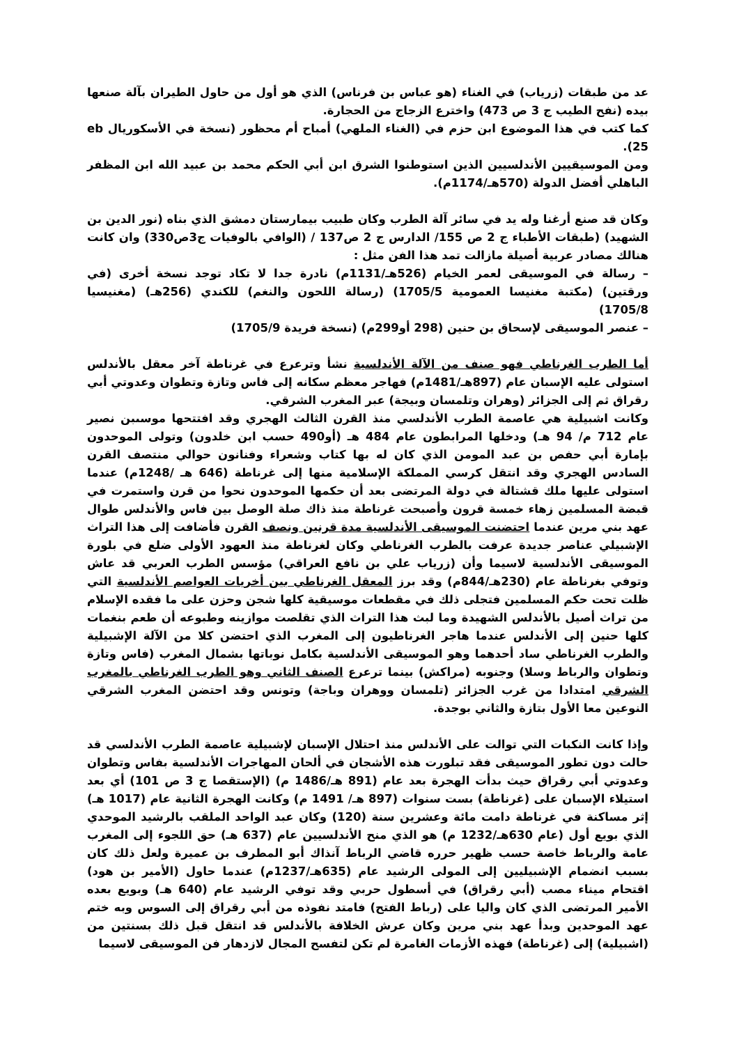عد من طبقات (زرياب) في الغناء (هو عباس بن فرناس) الذي هو أول من حاول الطيران بآلة صنعها بيده (نفح الطيب ج 3 ص 473) واخترع الزجاج من الحجارة.
كما كتب في هذا الموضوع ابن حزم في (الغناء الملهي) أمباح أم محظور (نسخة في الأسكوريال eb 25).
ومن الموسيقيين الأندلسيين الذين استوطنوا الشرق ابن أبي الحكم محمد بن عبيد الله ابن المظفر الباهلي أفضل الدولة (570هـ/1174م).
وكان قد صنع أرغنا وله يد في سائر آلة الطرب وكان طبيب بيمارستان دمشق الذي بناه (نور الدين بن الشهيد) (طبقات الأطباء ج 2 ص 155/ الدارس ج 2 ص137 / (الوافي بالوفيات ج3ص330) وان كانت هنالك مصادر عربية أصيلة مازالت تمد هذا الفن مثل :
– رسالة في الموسيقى لعمر الخيام (526هـ/1131م) نادرة جدا لا تكاد توجد نسخة أخرى (في ورقتين) (مكتبة مغنيسا العمومية 1705/5) (رسالة اللحون والنغم) للكندي (256هـ) (مغنيسيا 1705/8)
– عنصر الموسيقى لإسحاق بن حنين (298 أو299م) (نسخة فريدة 1705/9)
أما الطرب الغرناطي فهو صنف من الآلة الأندلسية نشأ وترعرع في غرناطة آخر معقل بالأندلس استولى عليه الإسبان عام (897هـ/1481م) فهاجر معظم سكانه إلى فاس وتازة وتطوان وعدوتي أبي رقراق ثم إلى الجزائر (وهران وتلمسان وبيجة) عبر المغرب الشرقي.
وكانت اشبيلية هي عاصمة الطرب الأندلسي منذ القرن الثالث الهجري وقد افتتحها موسىبن نصير عام 712 م/ 94 هـ) ودخلها المرابطون عام 484 هـ (أو490 حسب ابن خلدون) وتولى الموحدون بإمارة أبي حفص بن عبد المومن الذي كان له بها كتاب وشعراء وفنانون حوالي منتصف القرن السادس الهجري وقد انتقل كرسي المملكة الإسلامية منها إلى غرناطة (646 هـ /1248م) عندما استولى عليها ملك قشتالة في دولة المرتضى بعد أن حكمها الموحدون نحوا من قرن واستمرت في قبضة المسلمين زهاء خمسة قرون وأصبحت غرناطة منذ ذاك صلة الوصل بين فاس والأندلس طوال عهد بني مرين عندما احتضنت الموسيقى الأندلسية مدة قرنين ونصف القرن فأضافت إلى هذا التراث الإشبيلي عناصر جديدة عرفت بالطرب الغرناطي وكان لغرناطة منذ العهود الأولى ضلع في بلورة الموسيقى الأندلسية لاسيما وأن (زرياب علي بن نافع العراقي) مؤسس الطرب العربي قد عاش وتوفي بغرناطة عام (230هـ/844م) وقد برز المعقل الغرناطي بين أخريات العواصم الأندلسية التي ظلت تحت حكم المسلمين فتجلى ذلك في مقطعات موسيقية كلها شجن وحزن على ما فقده الإسلام من تراث أصيل بالأندلس الشهيدة وما لبث هذا التراث الذي تقلصت موازينه وطبوعه أن طعم بنغمات كلها حنين إلى الأندلس عندما هاجر الغرناطيون إلى المغرب الذي احتضن كلا من الآلة الإشبيلية والطرب الغرناطي ساد أحدهما وهو الموسيقى الأندلسية بكامل نوباتها بشمال المغرب (فاس وتازة وتطوان والرباط وسلا) وجنوبه (مراكش) بينما ترعرع الصنف الثاني وهو الطرب الغرناطي بالمغرب الشرقي امتدادا من غرب الجزائر (تلمسان ووهران وباجة) وتونس وقد احتضن المغرب الشرقي النوعين معا الأول بتازة والثاني بوجدة.
وإذا كانت النكبات التي توالت على الأندلس منذ احتلال الإسبان لإشبيلية عاصمة الطرب الأندلسي قد حالت دون تطور الموسيقى فقد تبلورت هذه الأشجان في ألحان المهاجرات الأندلسية بفاس وتطوان وعدوتي أبي رقراق حيث بدأت الهجرة بعد عام (891 هـ/1486 م) (الإستقصا ج 3 ص 101) أي بعد استيلاء الإسبان على (غرناطة) بست سنوات (897 هـ/ 1491 م) وكانت الهجرة الثانية عام (1017 هـ) إثر مساكنة في غرناطة دامت مائة وعشرين سنة (120) وكان عبد الواحد الملقب بالرشيد الموحدي الذي بويع أول (عام 630هـ/1232 م) هو الذي منح الأندلسيين عام (637 هـ) حق اللجوء إلى المغرب عامة والرباط خاصة حسب ظهير حرره قاضي الرباط آنذاك أبو المطرف بن عميرة ولعل ذلك كان بسبب انضمام الإشبيليين إلى المولى الرشيد عام (635هـ/1237م) عندما حاول (الأمير بن هود) اقتحام ميناء مصب (أبي رقراق) في أسطول حربي وقد توفي الرشيد عام (640 هـ) وبويع بعده الأمير المرتضى الذي كان واليا على (رباط الفتح) فامتد نفوذه من أبي رقراق إلى السوس وبه ختم عهد الموحدين وبدأ عهد بني مرين وكان عرش الخلافة بالأندلس قد انتقل قبل ذلك بسنتين من (اشبيلية) إلى (غرناطة) فهذه الأزمات الغامرة لم تكن لتفسح المجال لازدهار فن الموسيقى لاسيما